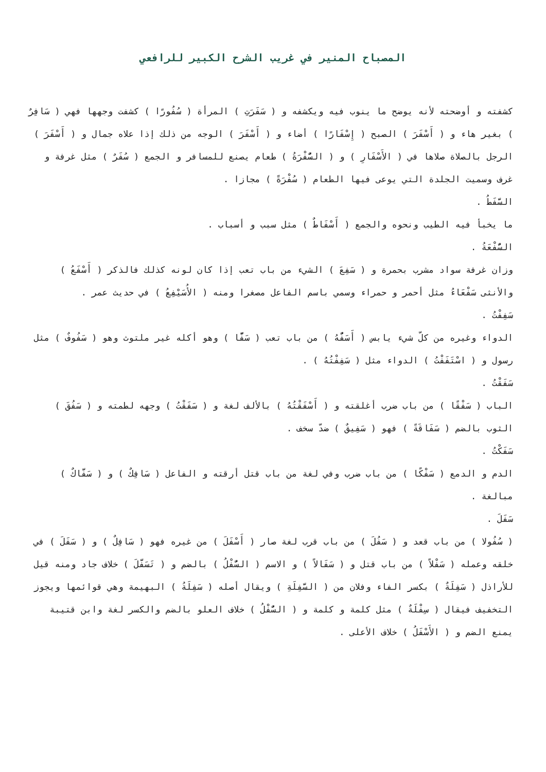المصباح المنير في غريب الشرح الكبير للرافعي
كشفته و أوضحته لأنه يوضح ما ينوب فيه ويكشفه و ( سَفَرَتِ ) المرأة ( سُفُورًا ) كشفت وجهها فهي ( سَافِرٌ ) بغير هاء و ( أَسْفَرَ ) الصبح ( إِسْفَارًا ) أضاء و ( أَسْفَرَ ) الوجه من ذلك إذا علاه جمال و ( أَسْفَرَ ) الرجل بالصلاة صلاها في ( الأَسْفَارِ ) و ( السُّفْرَةُ ) طعام يصنع للمسافر و الجمع ( سُفَرٌ ) مثل غرفة و غرف وسميت الجلدة التي يوعى فيها الطعام ( سُفْرَةً ) مجازا .
السَّفَطُ .
ما يخبأ فيه الطيب ونحوه والجمع ( أَسْفَاطٌ ) مثل سبب و أسباب .
السُّفْعَةُ .
وزان غرفة سواد مشرب بحمرة و ( سَفِعَ ) الشيء من باب تعب إذا كان لونه كذلك فالذكر ( أَسْفَعُ ) والأنثى سَفْعَاءُ مثل أحمر و حمراء وسمي باسم الفاعل مصغرا ومنه ( الأُسَيْفِعُ ) في حديث عمر .
سَفِفْتُ .
الدواء وغيره من كلّ شيء يابس ( أَسَفُّهُ ) من باب تعب ( سَفًّا ) وهو أكله غير ملتوث وهو ( سَفُوفٌ ) مثل رسول و ( اسْتَفَفْتُ ) الدواء مثل ( سَفِفْتُهُ ) .
سَفَقْتُ .
الباب ( سَفْقًا ) من باب ضرب أغلقته و ( أَسْفَقْتُهُ ) بالألف لغة و ( سَفَقْتُ ) وجهه لطمته و ( سَفُقَ ) الثوب بالضم ( سَفَاقَةً ) فهو ( سَفِيقٌ ) ضدّ سخف .
سَفَكْتُ .
الدم و الدمع ( سَفْكًا ) من باب ضرب وفي لغة من باب قتل أرقته و الفاعل ( سَافِكٌ ) و ( سَفَّاكٌ ) مبالغة .
سَفَلَ .
( سُفُولا ) من باب قعد و ( سَفُلَ ) من باب قرب لغة صار ( أَسْفَلَ ) من غيره فهو ( سَافِلٌ ) و ( سَفَلَ ) في خلقه وعمله ( سَفْلاً ) من باب قتل و ( سَفَالاً ) و الاسم ( السُّفْلُ ) بالضم و ( تَسَفَّلَ ) خلاف جاد ومنه قيل للأراذل ( سَفِلَةٌ ) بكسر الفاء وفلان من ( السَّفِلَةِ ) ويقال أصله ( سَفِلَةُ ) البهيمة وهي قوائمها ويجوز التخفيف فيقال ( سِفْلَةٌ ) مثل كلمة و كلمة و ( السُّفْلُ ) خلاف العلو بالضم والكسر لغة وابن قتيبة يمنع الضم و ( الأَسْفَلُ ) خلاف الأعلى .